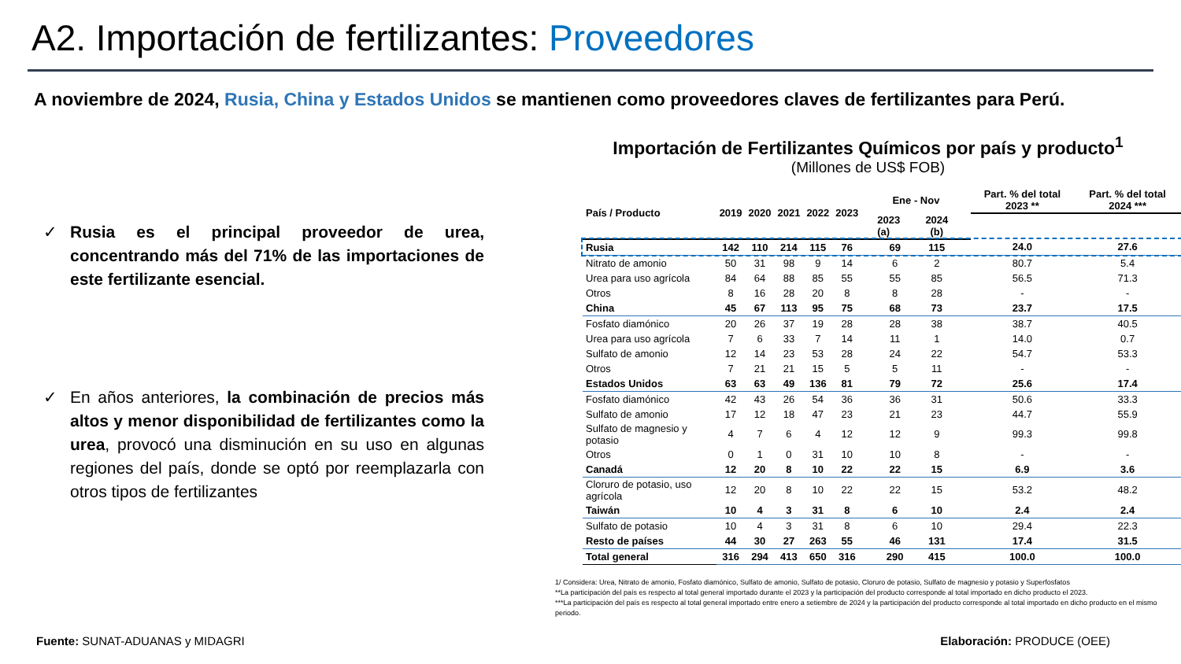A2. Importación de fertilizantes: Proveedores
A noviembre de 2024, Rusia, China y Estados Unidos se mantienen como proveedores claves de fertilizantes para Perú.
✓ Rusia es el principal proveedor de urea, concentrando más del 71% de las importaciones de este fertilizante esencial.
✓ En años anteriores, la combinación de precios más altos y menor disponibilidad de fertilizantes como la urea, provocó una disminución en su uso en algunas regiones del país, donde se optó por reemplazarla con otros tipos de fertilizantes
Importación de Fertilizantes Químicos por país y producto<sup>1</sup>
(Millones de US$ FOB)
| País / Producto | 2019 | 2020 | 2021 | 2022 | 2023 | | Ene - Nov | | | Part. % del total 2023 ** | Part. % del total 2024 *** |
| --- | --- | --- | --- | --- | --- | --- | --- | --- | --- | --- | --- |
| | | | | | | | 2023 (a) | 2024 (b) | | | |
| Rusia | 142 | 110 | 214 | 115 | 76 | | 69 | 115 | | 24.0 | 27.6 |
| Nitrato de amonio | 50 | 31 | 98 | 9 | 14 | | 6 | 2 | | 80.7 | 5.4 |
| Urea para uso agrícola | 84 | 64 | 88 | 85 | 55 | | 55 | 85 | | 56.5 | 71.3 |
| Otros | 8 | 16 | 28 | 20 | 8 | | 8 | 28 | | - | - |
| China | 45 | 67 | 113 | 95 | 75 | | 68 | 73 | | 23.7 | 17.5 |
| Fosfato diamónico | 20 | 26 | 37 | 19 | 28 | | 28 | 38 | | 38.7 | 40.5 |
| Urea para uso agrícola | 7 | 6 | 33 | 7 | 14 | | 11 | 1 | | 14.0 | 0.7 |
| Sulfato de amonio | 12 | 14 | 23 | 53 | 28 | | 24 | 22 | | 54.7 | 53.3 |
| Otros | 7 | 21 | 21 | 15 | 5 | | 5 | 11 | | - | - |
| Estados Unidos | 63 | 63 | 49 | 136 | 81 | | 79 | 72 | | 25.6 | 17.4 |
| Fosfato diamónico | 42 | 43 | 26 | 54 | 36 | | 36 | 31 | | 50.6 | 33.3 |
| Sulfato de amonio | 17 | 12 | 18 | 47 | 23 | | 21 | 23 | | 44.7 | 55.9 |
| Sulfato de magnesio y potasio | 4 | 7 | 6 | 4 | 12 | | 12 | 9 | | 99.3 | 99.8 |
| Otros | 0 | 1 | 0 | 31 | 10 | | 10 | 8 | | - | - |
| Canadá | 12 | 20 | 8 | 10 | 22 | | 22 | 15 | | 6.9 | 3.6 |
| Cloruro de potasio, uso agrícola | 12 | 20 | 8 | 10 | 22 | | 22 | 15 | | 53.2 | 48.2 |
| Taiwán | 10 | 4 | 3 | 31 | 8 | | 6 | 10 | | 2.4 | 2.4 |
| Sulfato de potasio | 10 | 4 | 3 | 31 | 8 | | 6 | 10 | | 29.4 | 22.3 |
| Resto de países | 44 | 30 | 27 | 263 | 55 | | 46 | 131 | | 17.4 | 31.5 |
| Total general | 316 | 294 | 413 | 650 | 316 | | 290 | 415 | | 100.0 | 100.0 |
1/ Considera: Urea, Nitrato de amonio, Fosfato diamónico, Sulfato de amonio, Sulfato de potasio, Cloruro de potasio, Sulfato de magnesio y potasio y Superfosfatos
**La participación del país es respecto al total general importado durante el 2023 y la participación del producto corresponde al total importado en dicho producto el 2023.
***La participación del país es respecto al total general importado entre enero a setiembre de 2024 y la participación del producto corresponde al total importado en dicho producto en el mismo periodo.
Fuente: SUNAT-ADUANAS y MIDAGRI
Elaboración: PRODUCE (OEE)